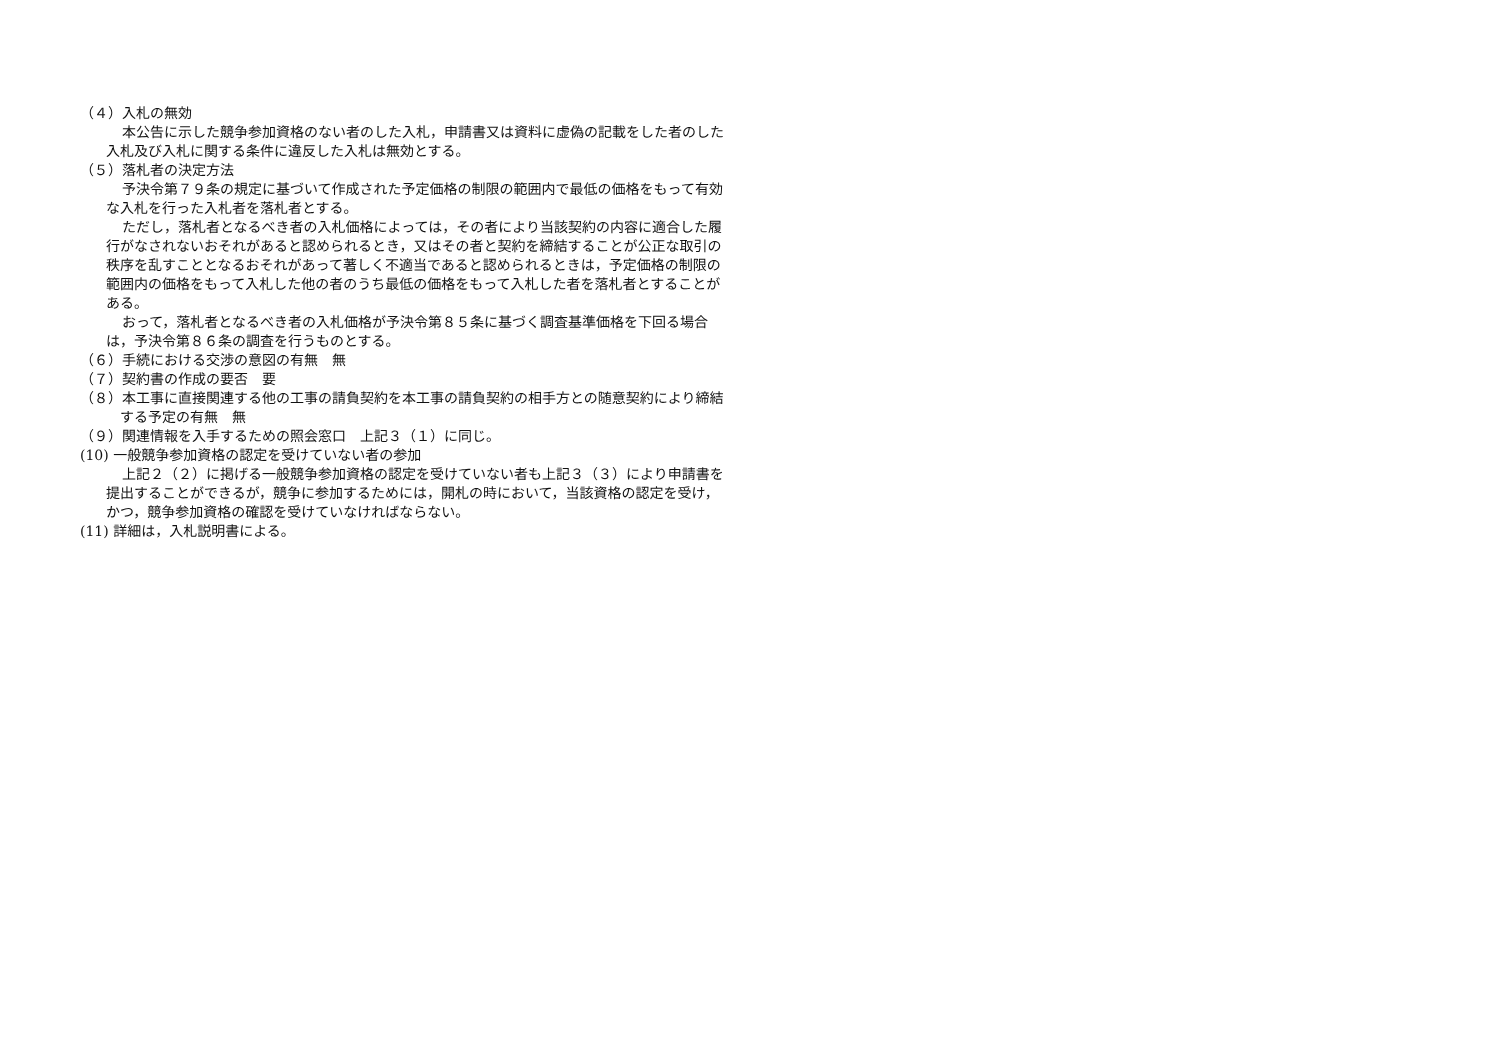（４）入札の無効
本公告に示した競争参加資格のない者のした入札，申請書又は資料に虚偽の記載をした者のした入札及び入札に関する条件に違反した入札は無効とする。
（５）落札者の決定方法
予決令第７９条の規定に基づいて作成された予定価格の制限の範囲内で最低の価格をもって有効な入札を行った入札者を落札者とする。
ただし，落札者となるべき者の入札価格によっては，その者により当該契約の内容に適合した履行がなされないおそれがあると認められるとき，又はその者と契約を締結することが公正な取引の秩序を乱すこととなるおそれがあって著しく不適当であると認められるときは，予定価格の制限の範囲内の価格をもって入札した他の者のうち最低の価格をもって入札した者を落札者とすることがある。
おって，落札者となるべき者の入札価格が予決令第８５条に基づく調査基準価格を下回る場合は，予決令第８６条の調査を行うものとする。
（６）手続における交渉の意図の有無　無
（７）契約書の作成の要否　要
（８）本工事に直接関連する他の工事の請負契約を本工事の請負契約の相手方との随意契約により締結する予定の有無　無
（９）関連情報を入手するための照会窓口　上記３（１）に同じ。
(10) 一般競争参加資格の認定を受けていない者の参加
上記２（２）に掲げる一般競争参加資格の認定を受けていない者も上記３（３）により申請書を提出することができるが，競争に参加するためには，開札の時において，当該資格の認定を受け，かつ，競争参加資格の確認を受けていなければならない。
(11) 詳細は，入札説明書による。